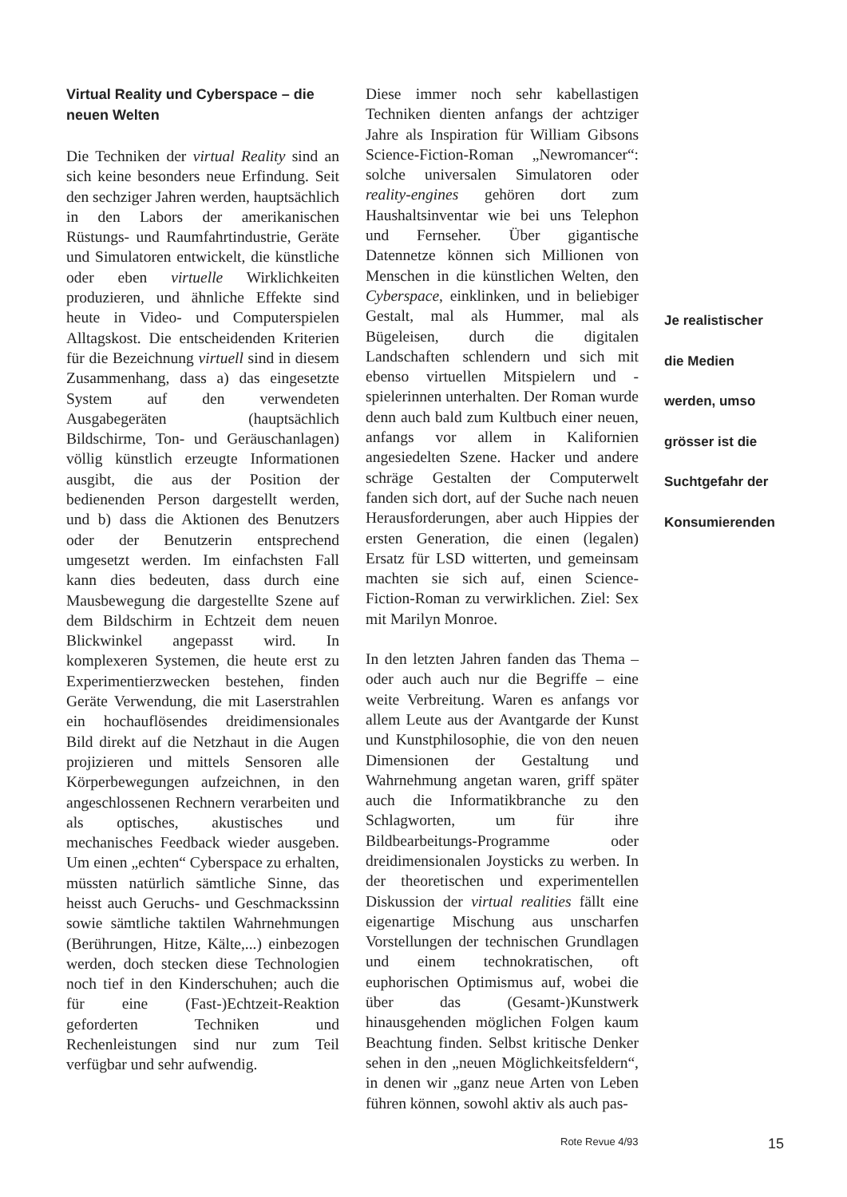Virtual Reality und Cyberspace – die neuen Welten
Die Techniken der virtual Reality sind an sich keine besonders neue Erfindung. Seit den sechziger Jahren werden, hauptsächlich in den Labors der amerikanischen Rüstungs- und Raumfahrtindustrie, Geräte und Simulatoren entwickelt, die künstliche oder eben virtuelle Wirklichkeiten produzieren, und ähnliche Effekte sind heute in Video- und Computerspielen Alltagskost. Die entscheidenden Kriterien für die Bezeichnung virtuell sind in diesem Zusammenhang, dass a) das eingesetzte System auf den verwendeten Ausgabegeräten (hauptsächlich Bildschirme, Ton- und Geräuschanlagen) völlig künstlich erzeugte Informationen ausgibt, die aus der Position der bedienenden Person dargestellt werden, und b) dass die Aktionen des Benutzers oder der Benutzerin entsprechend umgesetzt werden. Im einfachsten Fall kann dies bedeuten, dass durch eine Mausbewegung die dargestellte Szene auf dem Bildschirm in Echtzeit dem neuen Blickwinkel angepasst wird. In komplexeren Systemen, die heute erst zu Experimentierzwecken bestehen, finden Geräte Verwendung, die mit Laserstrahlen ein hochauflösendes dreidimensionales Bild direkt auf die Netzhaut in die Augen projizieren und mittels Sensoren alle Körperbewegungen aufzeichnen, in den angeschlossenen Rechnern verarbeiten und als optisches, akustisches und mechanisches Feedback wieder ausgeben. Um einen „echten“ Cyberspace zu erhalten, müssten natürlich sämtliche Sinne, das heisst auch Geruchs- und Geschmackssinn sowie sämtliche taktilen Wahrnehmungen (Berührungen, Hitze, Kälte,...) einbezogen werden, doch stecken diese Technologien noch tief in den Kinderschuhen; auch die für eine (Fast-)Echtzeit-Reaktion geforderten Techniken und Rechenleistungen sind nur zum Teil verfügbar und sehr aufwendig.
Diese immer noch sehr kabellastigen Techniken dienten anfangs der achtziger Jahre als Inspiration für William Gibsons Science-Fiction-Roman „Newromancer“: solche universalen Simulatoren oder reality-engines gehören dort zum Haushaltsinventar wie bei uns Telephon und Fernseher. Über gigantische Datennetze können sich Millionen von Menschen in die künstlichen Welten, den Cyberspace, einklinken, und in beliebiger Gestalt, mal als Hummer, mal als Bügeleisen, durch die digitalen Landschaften schlendern und sich mit ebenso virtuellen Mitspielern und -spielerinnen unterhalten. Der Roman wurde denn auch bald zum Kultbuch einer neuen, anfangs vor allem in Kalifornien angesiedelten Szene. Hacker und andere schräge Gestalten der Computerwelt fanden sich dort, auf der Suche nach neuen Herausforderungen, aber auch Hippies der ersten Generation, die einen (legalen) Ersatz für LSD witterten, und gemeinsam machten sie sich auf, einen Science-Fiction-Roman zu verwirklichen. Ziel: Sex mit Marilyn Monroe.
In den letzten Jahren fanden das Thema – oder auch auch nur die Begriffe – eine weite Verbreitung. Waren es anfangs vor allem Leute aus der Avantgarde der Kunst und Kunstphilosophie, die von den neuen Dimensionen der Gestaltung und Wahrnehmung angetan waren, griff später auch die Informatikbranche zu den Schlagworten, um für ihre Bildbearbeitungs-Programme oder dreidimensionalen Joysticks zu werben. In der theoretischen und experimentellen Diskussion der virtual realities fällt eine eigenartige Mischung aus unscharfen Vorstellungen der technischen Grundlagen und einem technokratischen, oft euphorischen Optimismus auf, wobei die über das (Gesamt-)Kunstwerk hinausgehenden möglichen Folgen kaum Beachtung finden. Selbst kritische Denker sehen in den „neuen Möglichkeitsfeldern“, in denen wir „ganz neue Arten von Leben führen können, sowohl aktiv als auch pas-
Je realistischer
die Medien
werden, umso
grösser ist die
Suchtgefahr der
Konsumierenden
Rote Revue 4/93 15